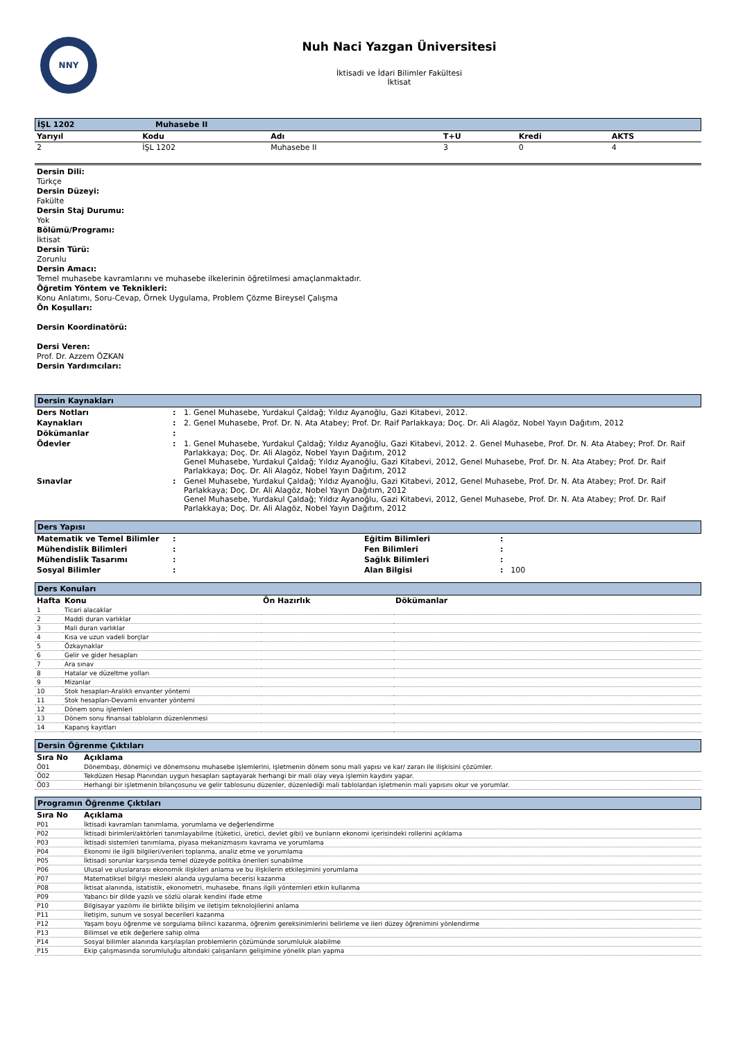NNY
Nuh Naci Yazgan Üniversitesi
İktisadi ve İdari Bilimler Fakültesi
İktisat
İŞL 1202 Muhasebe II
| Yarıyıl | Kodu | Adı | T+U | Kredi | AKTS |
| --- | --- | --- | --- | --- | --- |
| 2 | İŞL 1202 | Muhasebe II | 3 | 0 | 4 |
Dersin Dili:
Türkçe
Dersin Düzeyi:
Fakülte
Dersin Staj Durumu:
Yok
Bölümü/Programı:
İktisat
Dersin Türü:
Zorunlu
Dersin Amacı:
Temel muhasebe kavramlarını ve muhasebe ilkelerinin öğretilmesi amaçlanmaktadır.
Öğretim Yöntem ve Teknikleri:
Konu Anlatımı, Soru-Cevap, Örnek Uygulama, Problem Çözme Bireysel Çalışma
Ön Koşulları:
Dersin Koordinatörü:
Dersi Veren:
Prof. Dr. Azzem ÖZKAN
Dersin Yardımcıları:
Dersin Kaynakları
| Ders Notları | : | 1. Genel Muhasebe, Yurdakul Çaldağ; Yıldız Ayanoğlu, Gazi Kitabevi, 2012. |
| Kaynakları | : | 2. Genel Muhasebe, Prof. Dr. N. Ata Atabey; Prof. Dr. Raif Parlakkaya; Doç. Dr. Ali Alagöz, Nobel Yayın Dağıtım, 2012 |
| Dökümanlar | : | |
| Ödevler | : | 1. Genel Muhasebe, Yurdakul Çaldağ; Yıldız Ayanoğlu, Gazi Kitabevi, 2012. 2. Genel Muhasebe, Prof. Dr. N. Ata Atabey; Prof. Dr. Raif Parlakkaya; Doç. Dr. Ali Alagöz, Nobel Yayın Dağıtım, 2012 Genel Muhasebe, Yurdakul Çaldağ; Yıldız Ayanoğlu, Gazi Kitabevi, 2012, Genel Muhasebe, Prof. Dr. N. Ata Atabey; Prof. Dr. Raif Parlakkaya; Doç. Dr. Ali Alagöz, Nobel Yayın Dağıtım, 2012 |
| Sınavlar | : | Genel Muhasebe, Yurdakul Çaldağ; Yıldız Ayanoğlu, Gazi Kitabevi, 2012, Genel Muhasebe, Prof. Dr. N. Ata Atabey; Prof. Dr. Raif Parlakkaya; Doç. Dr. Ali Alagöz, Nobel Yayın Dağıtım, 2012 Genel Muhasebe, Yurdakul Çaldağ; Yıldız Ayanoğlu, Gazi Kitabevi, 2012, Genel Muhasebe, Prof. Dr. N. Ata Atabey; Prof. Dr. Raif Parlakkaya; Doç. Dr. Ali Alagöz, Nobel Yayın Dağıtım, 2012 |
Ders Yapısı
| Matematik ve Temel Bilimler | : | Eğitim Bilimleri | : |
| Mühendislik Bilimleri | : | Fen Bilimleri | : |
| Mühendislik Tasarımı | : | Sağlık Bilimleri | : |
| Sosyal Bilimler | : | Alan Bilgisi | : 100 |
Ders Konuları
| Hafta | Konu | Ön Hazırlık | Dökümanlar |
| --- | --- | --- | --- |
| 1 | Ticari alacaklar | | |
| 2 | Maddi duran varlıklar | | |
| 3 | Mali duran varlıklar | | |
| 4 | Kısa ve uzun vadeli borçlar | | |
| 5 | Özkaynaklar | | |
| 6 | Gelir ve gider hesapları | | |
| 7 | Ara sınav | | |
| 8 | Hatalar ve düzeltme yolları | | |
| 9 | Mizanlar | | |
| 10 | Stok hesapları-Aralıklı envanter yöntemi | | |
| 11 | Stok hesapları-Devamlı envanter yöntemi | | |
| 12 | Dönem sonu işlemleri | | |
| 13 | Dönem sonu finansal tabloların düzenlenmesi | | |
| 14 | Kapanış kayıtları | | |
Dersin Öğrenme Çıktıları
| Sıra No | Açıklama |
| --- | --- |
| Ö01 | Dönembaşı, dönemiçi ve dönemsonu muhasebe işlemlerini, işletmenin dönem sonu mali yapısı ve kar/ zararı ile ilişkisini çözümler. |
| Ö02 | Tekdüzen Hesap Planından uygun hesapları saptayarak herhangi bir mali olay veya işlemin kaydını yapar. |
| Ö03 | Herhangi bir işletmenin bilançosunu ve gelir tablosunu düzenler, düzenlediği mali tablolardan işletmenin mali yapısını okur ve yorumlar. |
Programın Öğrenme Çıktıları
| Sıra No | Açıklama |
| --- | --- |
| P01 | İktisadi kavramları tanımlama, yorumlama ve değerlendirme |
| P02 | İktisadi birimleri/aktörleri tanımlayabilme (tüketici, üretici, devlet gibi) ve bunların ekonomi içerisindeki rollerini açıklama |
| P03 | İktisadi sistemleri tanımlama, piyasa mekanizmasını kavrama ve yorumlama |
| P04 | Ekonomi ile ilgili bilgileri/verileri toplanma, analiz etme ve yorumlama |
| P05 | İktisadi sorunlar karşısında temel düzeyde politika önerileri sunabilme |
| P06 | Ulusal ve uluslararası ekonomik ilişkileri anlama ve bu ilişkilerin etkileşimini yorumlama |
| P07 | Matematiksel bilgiyi mesleki alanda uygulama becerisi kazanma |
| P08 | İktisat alanında, istatistik, ekonometri, muhasebe, finans ilgili yöntemleri etkin kullanma |
| P09 | Yabancı bir dilde yazılı ve sözlü olarak kendini ifade etme |
| P10 | Bilgisayar yazılımı ile birlikte bilişim ve iletişim teknolojilerini anlama |
| P11 | İletişim, sunum ve sosyal becerileri kazanma |
| P12 | Yaşam boyu öğrenme ve sorgulama bilinci kazanma, öğrenim gereksinimlerini belirleme ve ileri düzey öğrenimini yönlendirme |
| P13 | Bilimsel ve etik değerlere sahip olma |
| P14 | Sosyal bilimler alanında karşılaşılan problemlerin çözümünde sorumluluk alabilme |
| P15 | Ekip çalışmasında sorumluluğu altındaki çalışanların gelişimine yönelik plan yapma |